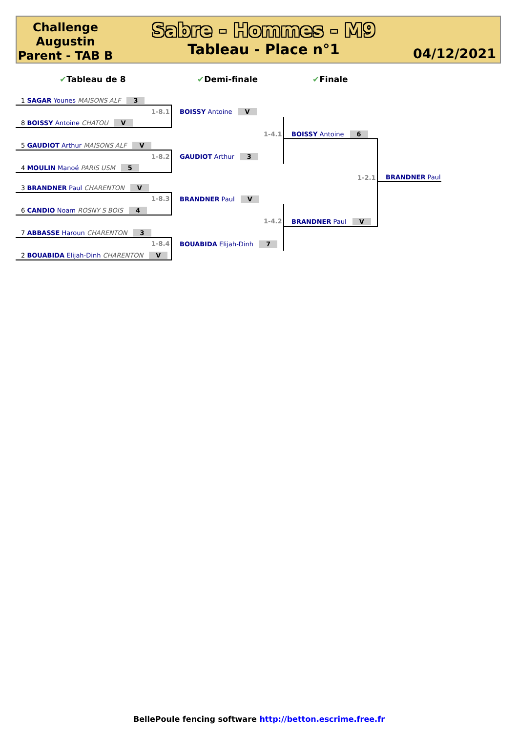Challenge Augustin Parent - TAB B
Sabre - Hommes - M9
Tableau - Place n°1
04/12/2021
✔Tableau de 8 ✔Demi-finale ✔Finale
1 SAGAR Younes MAISONS ALF 3
8 BOISSY Antoine CHATOU V
5 GAUDIOT Arthur MAISONS ALF V
4 MOULIN Manoé PARIS USM 5
3 BRANDNER Paul CHARENTON V
6 CANDIO Noam ROSNY S BOIS 4
7 ABBASSE Haroun CHARENTON 3
2 BOUABIDA Elijah-Dinh CHARENTON V
1-8.1
1-8.2
1-8.3
1-8.4
BOISSY Antoine V
GAUDIOT Arthur 3
BRANDNER Paul V
BOUABIDA Elijah-Dinh 7
1-4.1
1-4.2
BOISSY Antoine 6
BRANDNER Paul V
1-2.1 BRANDNER Paul
BellePoule fencing software http://betton.escrime.free.fr